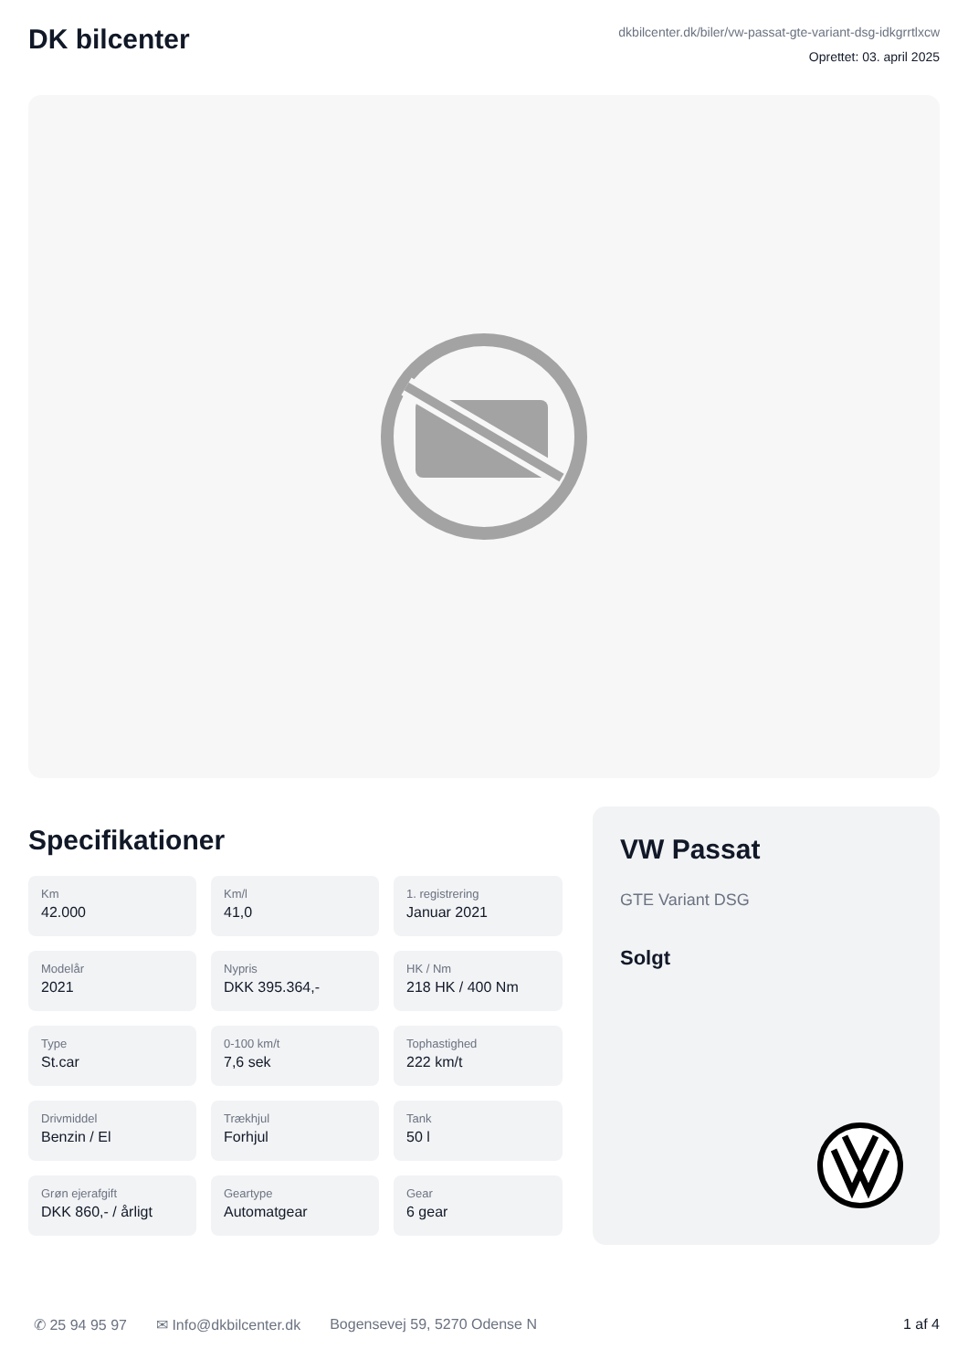DK bilcenter
dkbilcenter.dk/biler/vw-passat-gte-variant-dsg-idkgrrtlxcw
Oprettet: 03. april 2025
Specifikationer
Km
42.000
Km/l
41,0
1. registrering
Januar 2021
Modelår
2021
Nypris
DKK 395.364,-
HK / Nm
218 HK / 400 Nm
Type
St.car
0-100 km/t
7,6 sek
Tophastighed
222 km/t
Drivmiddel
Benzin / El
Trækhjul
Forhjul
Tank
50 l
Grøn ejerafgift
DKK 860,- / årligt
Geartype
Automatgear
Gear
6 gear
VW Passat
GTE Variant DSG
Solgt
✆ 25 94 95 97 ✉ Info@dkbilcenter.dk Bogensevej 59, 5270 Odense N 1 af 4